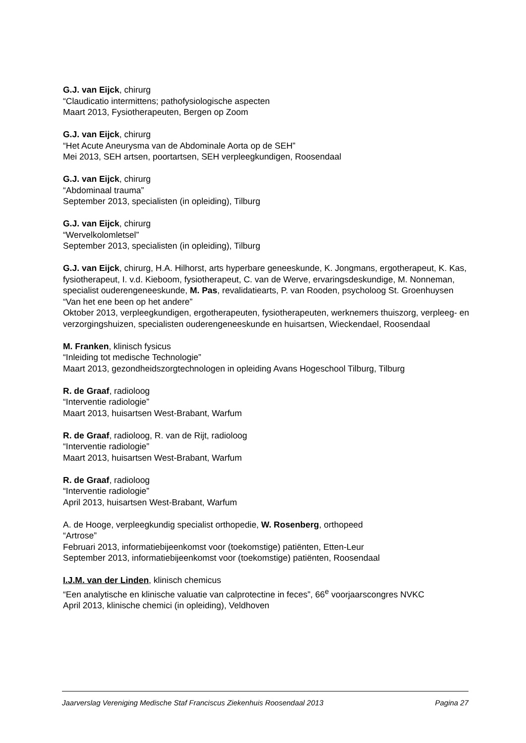G.J. van Eijck, chirurg
“Claudicatio intermittens; pathofysiologische aspecten
Maart 2013, Fysiotherapeuten, Bergen op Zoom
G.J. van Eijck, chirurg
“Het Acute Aneurysma van de Abdominale Aorta op de SEH”
Mei 2013, SEH artsen, poortartsen, SEH verpleegkundigen, Roosendaal
G.J. van Eijck, chirurg
“Abdominaal trauma”
September 2013, specialisten (in opleiding), Tilburg
G.J. van Eijck, chirurg
“Wervelkolomletsel”
September 2013, specialisten (in opleiding), Tilburg
G.J. van Eijck, chirurg, H.A. Hilhorst, arts hyperbare geneeskunde, K. Jongmans, ergotherapeut, K. Kas, fysiotherapeut, I. v.d. Kieboom, fysiotherapeut, C. van de Werve, ervaringsdeskundige, M. Nonneman, specialist ouderengeneeskunde, M. Pas, revalidatiearts, P. van Rooden, psycholoog St. Groenhuysen
“Van het ene been op het andere”
Oktober 2013, verpleegkundigen, ergotherapeuten, fysiotherapeuten, werknemers thuiszorg, verpleeg- en verzorgingshuizen, specialisten ouderengeneeskunde en huisartsen, Wieckendael, Roosendaal
M. Franken, klinisch fysicus
“Inleiding tot medische Technologie”
Maart 2013, gezondheidszorgtechnologen in opleiding Avans Hogeschool Tilburg, Tilburg
R. de Graaf, radioloog
“Interventie radiologie”
Maart 2013, huisartsen West-Brabant, Warfum
R. de Graaf, radioloog, R. van de Rijt, radioloog
“Interventie radiologie”
Maart 2013, huisartsen West-Brabant, Warfum
R. de Graaf, radioloog
“Interventie radiologie”
April 2013, huisartsen West-Brabant, Warfum
A. de Hooge, verpleegkundig specialist orthopedie, W. Rosenberg, orthopeed
“Artrose”
Februari 2013, informatiebijeenkomst voor (toekomstige) patiënten, Etten-Leur
September 2013, informatiebijeenkomst voor (toekomstige) patiënten, Roosendaal
I.J.M. van der Linden, klinisch chemicus
“Een analytische en klinische valuatie van calprotectine in feces”, 66<sup>e</sup> voorjaarscongres NVKC
April 2013, klinische chemici (in opleiding), Veldhoven
Jaarverslag Vereniging Medische Staf Franciscus Ziekenhuis Roosendaal 2013 Pagina 27